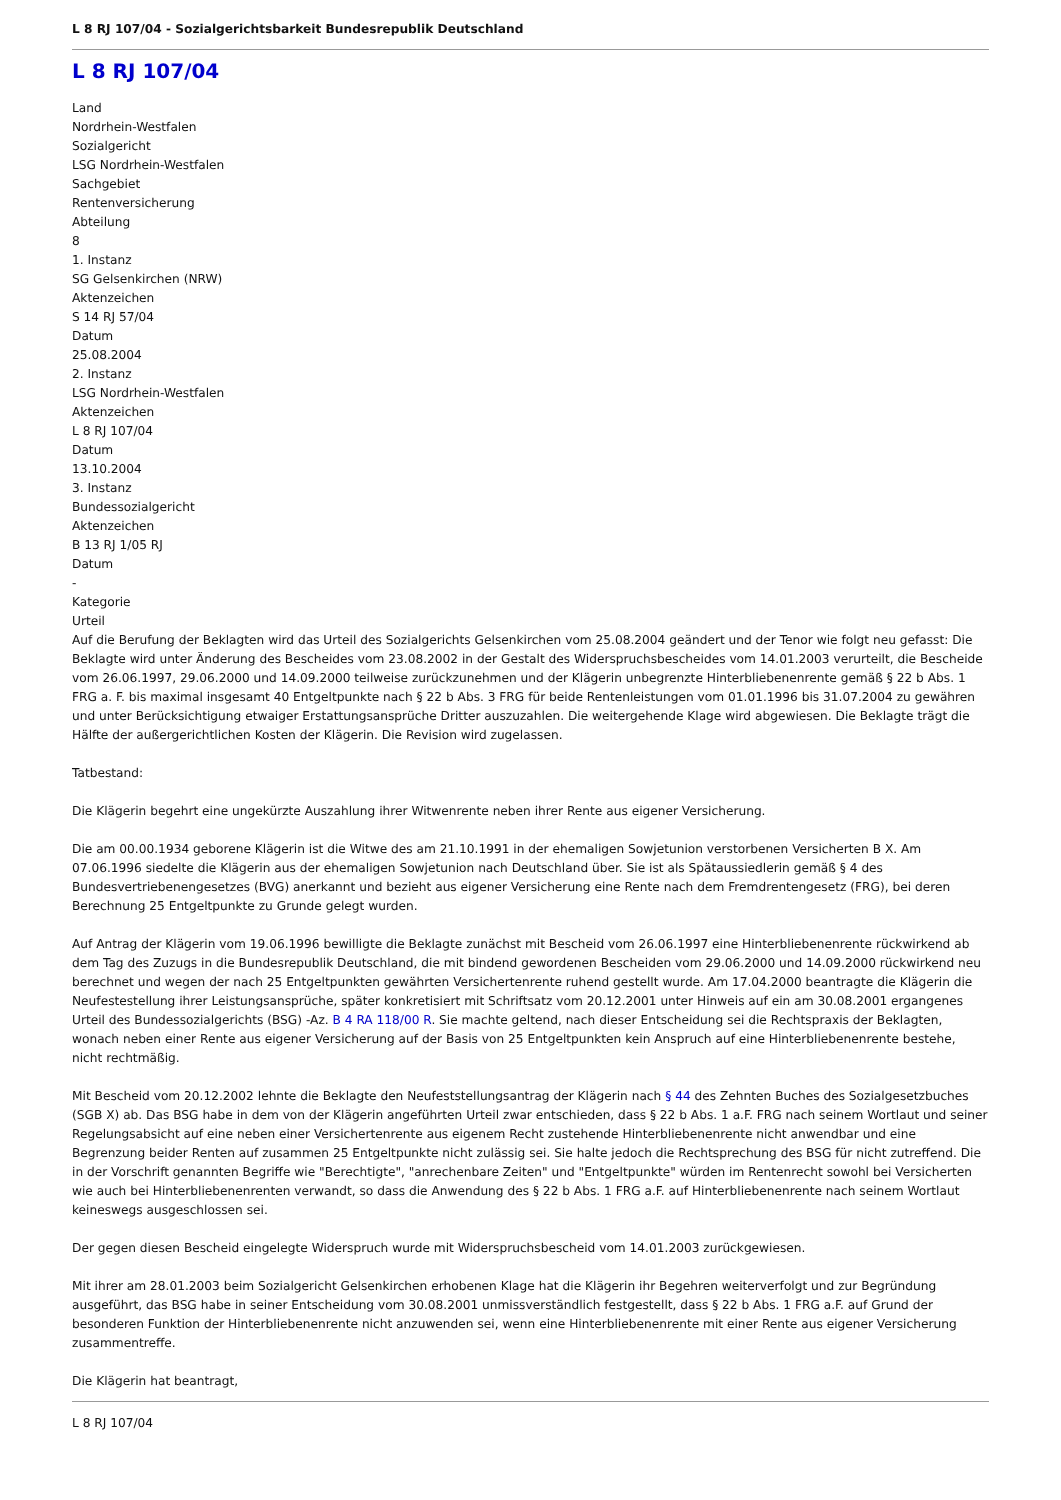L 8 RJ 107/04 - Sozialgerichtsbarkeit Bundesrepublik Deutschland
L 8 RJ 107/04
Land
Nordrhein-Westfalen
Sozialgericht
LSG Nordrhein-Westfalen
Sachgebiet
Rentenversicherung
Abteilung
8
1. Instanz
SG Gelsenkirchen (NRW)
Aktenzeichen
S 14 RJ 57/04
Datum
25.08.2004
2. Instanz
LSG Nordrhein-Westfalen
Aktenzeichen
L 8 RJ 107/04
Datum
13.10.2004
3. Instanz
Bundessozialgericht
Aktenzeichen
B 13 RJ 1/05 RJ
Datum
-
Kategorie
Urteil
Auf die Berufung der Beklagten wird das Urteil des Sozialgerichts Gelsenkirchen vom 25.08.2004 geändert und der Tenor wie folgt neu gefasst: Die Beklagte wird unter Änderung des Bescheides vom 23.08.2002 in der Gestalt des Widerspruchsbescheides vom 14.01.2003 verurteilt, die Bescheide vom 26.06.1997, 29.06.2000 und 14.09.2000 teilweise zurückzunehmen und der Klägerin unbegrenzte Hinterbliebenenrente gemäß § 22 b Abs. 1 FRG a. F. bis maximal insgesamt 40 Entgeltpunkte nach § 22 b Abs. 3 FRG für beide Rentenleistungen vom 01.01.1996 bis 31.07.2004 zu gewähren und unter Berücksichtigung etwaiger Erstattungsansprüche Dritter auszuzahlen. Die weitergehende Klage wird abgewiesen. Die Beklagte trägt die Hälfte der außergerichtlichen Kosten der Klägerin. Die Revision wird zugelassen.
Tatbestand:
Die Klägerin begehrt eine ungekürzte Auszahlung ihrer Witwenrente neben ihrer Rente aus eigener Versicherung.
Die am 00.00.1934 geborene Klägerin ist die Witwe des am 21.10.1991 in der ehemaligen Sowjetunion verstorbenen Versicherten B X. Am 07.06.1996 siedelte die Klägerin aus der ehemaligen Sowjetunion nach Deutschland über. Sie ist als Spätaussiedlerin gemäß § 4 des Bundesvertriebenengesetzes (BVG) anerkannt und bezieht aus eigener Versicherung eine Rente nach dem Fremdrentengesetz (FRG), bei deren Berechnung 25 Entgeltpunkte zu Grunde gelegt wurden.
Auf Antrag der Klägerin vom 19.06.1996 bewilligte die Beklagte zunächst mit Bescheid vom 26.06.1997 eine Hinterbliebenenrente rückwirkend ab dem Tag des Zuzugs in die Bundesrepublik Deutschland, die mit bindend gewordenen Bescheiden vom 29.06.2000 und 14.09.2000 rückwirkend neu berechnet und wegen der nach 25 Entgeltpunkten gewährten Versichertenrente ruhend gestellt wurde. Am 17.04.2000 beantragte die Klägerin die Neufestestellung ihrer Leistungsansprüche, später konkretisiert mit Schriftsatz vom 20.12.2001 unter Hinweis auf ein am 30.08.2001 ergangenes Urteil des Bundessozialgerichts (BSG) -Az. B 4 RA 118/00 R. Sie machte geltend, nach dieser Entscheidung sei die Rechtspraxis der Beklagten, wonach neben einer Rente aus eigener Versicherung auf der Basis von 25 Entgeltpunkten kein Anspruch auf eine Hinterbliebenenrente bestehe, nicht rechtmäßig.
Mit Bescheid vom 20.12.2002 lehnte die Beklagte den Neufeststellungsantrag der Klägerin nach § 44 des Zehnten Buches des Sozialgesetzbuches (SGB X) ab. Das BSG habe in dem von der Klägerin angeführten Urteil zwar entschieden, dass § 22 b Abs. 1 a.F. FRG nach seinem Wortlaut und seiner Regelungsabsicht auf eine neben einer Versichertenrente aus eigenem Recht zustehende Hinterbliebenenrente nicht anwendbar und eine Begrenzung beider Renten auf zusammen 25 Entgeltpunkte nicht zulässig sei. Sie halte jedoch die Rechtsprechung des BSG für nicht zutreffend. Die in der Vorschrift genannten Begriffe wie "Berechtigte", "anrechenbare Zeiten" und "Entgeltpunkte" würden im Rentenrecht sowohl bei Versicherten wie auch bei Hinterbliebenenrenten verwandt, so dass die Anwendung des § 22 b Abs. 1 FRG a.F. auf Hinterbliebenenrente nach seinem Wortlaut keineswegs ausgeschlossen sei.
Der gegen diesen Bescheid eingelegte Widerspruch wurde mit Widerspruchsbescheid vom 14.01.2003 zurückgewiesen.
Mit ihrer am 28.01.2003 beim Sozialgericht Gelsenkirchen erhobenen Klage hat die Klägerin ihr Begehren weiterverfolgt und zur Begründung ausgeführt, das BSG habe in seiner Entscheidung vom 30.08.2001 unmissverständlich festgestellt, dass § 22 b Abs. 1 FRG a.F. auf Grund der besonderen Funktion der Hinterbliebenenrente nicht anzuwenden sei, wenn eine Hinterbliebenenrente mit einer Rente aus eigener Versicherung zusammentreffe.
Die Klägerin hat beantragt,
L 8 RJ 107/04